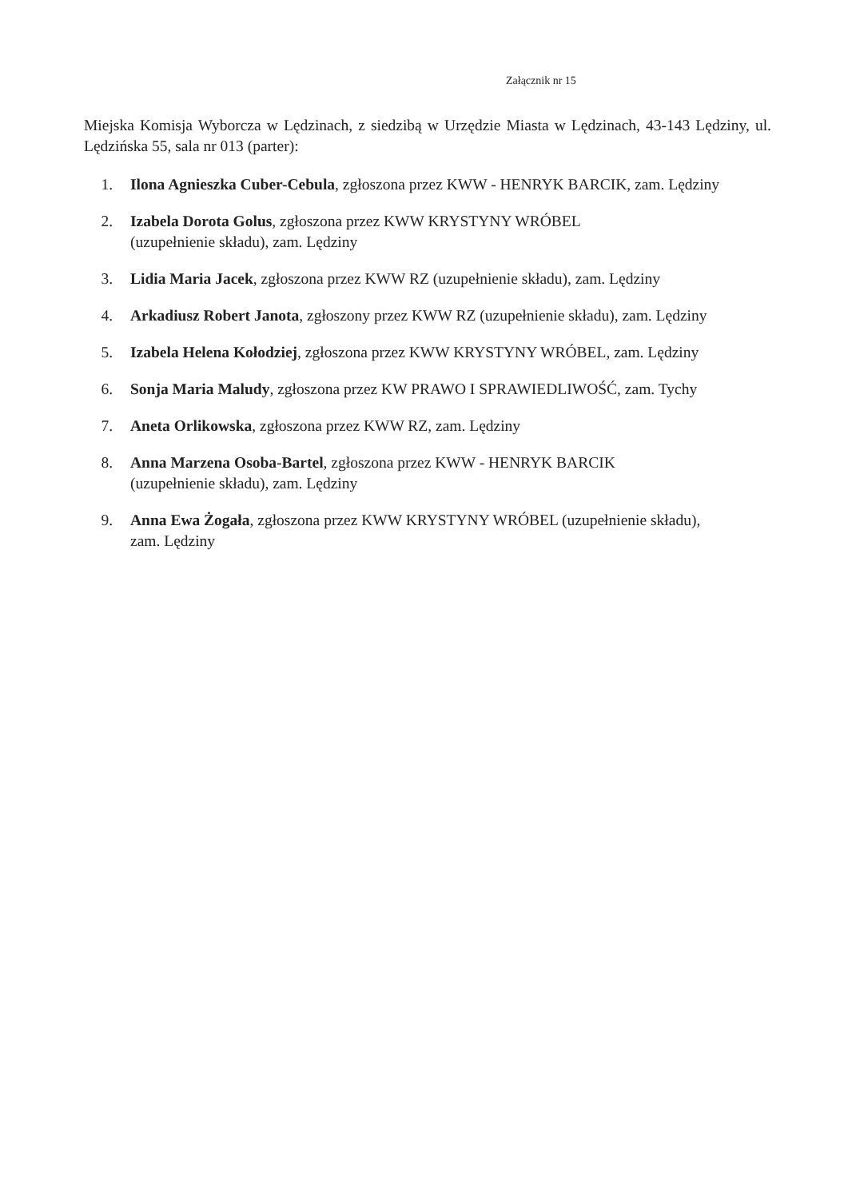Załącznik nr 15
Miejska Komisja Wyborcza w Lędzinach, z siedzibą w Urzędzie Miasta w Lędzinach, 43-143 Lędziny, ul. Lędzińska 55, sala nr 013 (parter):
1. Ilona Agnieszka Cuber-Cebula, zgłoszona przez KWW - HENRYK BARCIK, zam. Lędziny
2. Izabela Dorota Golus, zgłoszona przez KWW KRYSTYNY WRÓBEL
(uzupełnienie składu), zam. Lędziny
3. Lidia Maria Jacek, zgłoszona przez KWW RZ (uzupełnienie składu), zam. Lędziny
4. Arkadiusz Robert Janota, zgłoszony przez KWW RZ (uzupełnienie składu), zam. Lędziny
5. Izabela Helena Kołodziej, zgłoszona przez KWW KRYSTYNY WRÓBEL, zam. Lędziny
6. Sonja Maria Maludy, zgłoszona przez KW PRAWO I SPRAWIEDLIWOŚĆ, zam. Tychy
7. Aneta Orlikowska, zgłoszona przez KWW RZ, zam. Lędziny
8. Anna Marzena Osoba-Bartel, zgłoszona przez KWW - HENRYK BARCIK
(uzupełnienie składu), zam. Lędziny
9. Anna Ewa Żogała, zgłoszona przez KWW KRYSTYNY WRÓBEL (uzupełnienie składu), zam. Lędziny